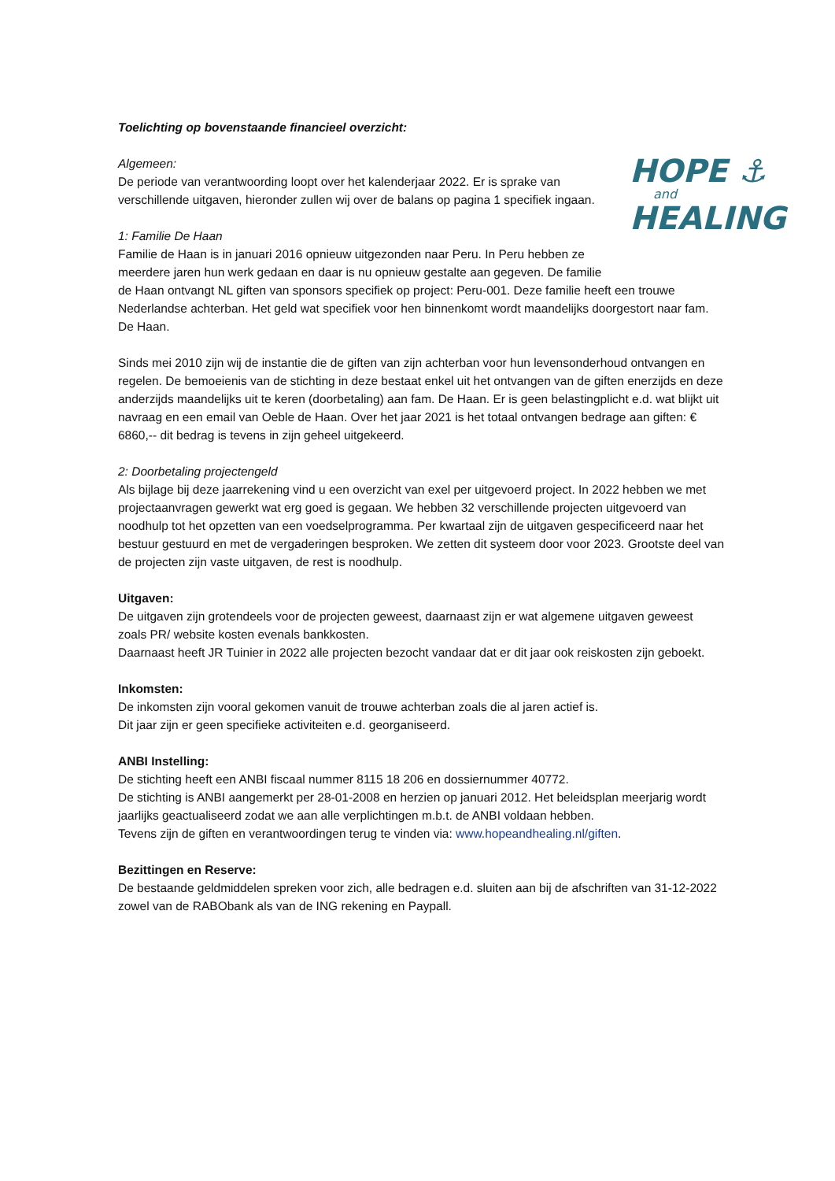Toelichting op bovenstaande financieel overzicht:
HOPE ⚓
and
HEALING
Algemeen:
De periode van verantwoording loopt over het kalenderjaar 2022. Er is sprake van verschillende uitgaven, hieronder zullen wij over de balans op pagina 1 specifiek ingaan.
1: Familie De Haan
Familie de Haan is in januari 2016 opnieuw uitgezonden naar Peru. In Peru hebben ze meerdere jaren hun werk gedaan en daar is nu opnieuw gestalte aan gegeven. De familie de Haan ontvangt NL giften van sponsors specifiek op project: Peru-001. Deze familie heeft een trouwe Nederlandse achterban. Het geld wat specifiek voor hen binnenkomt wordt maandelijks doorgestort naar fam. De Haan.
Sinds mei 2010 zijn wij de instantie die de giften van zijn achterban voor hun levensonderhoud ontvangen en regelen. De bemoeienis van de stichting in deze bestaat enkel uit het ontvangen van de giften enerzijds en deze anderzijds maandelijks uit te keren (doorbetaling) aan fam. De Haan. Er is geen belastingplicht e.d. wat blijkt uit navraag en een email van Oeble de Haan. Over het jaar 2021 is het totaal ontvangen bedrage aan giften: € 6860,-- dit bedrag is tevens in zijn geheel uitgekeerd.
2: Doorbetaling projectengeld
Als bijlage bij deze jaarrekening vind u een overzicht van exel per uitgevoerd project. In 2022 hebben we met projectaanvragen gewerkt wat erg goed is gegaan. We hebben 32 verschillende projecten uitgevoerd van noodhulp tot het opzetten van een voedselprogramma. Per kwartaal zijn de uitgaven gespecificeerd naar het bestuur gestuurd en met de vergaderingen besproken. We zetten dit systeem door voor 2023. Grootste deel van de projecten zijn vaste uitgaven, de rest is noodhulp.
Uitgaven:
De uitgaven zijn grotendeels voor de projecten geweest, daarnaast zijn er wat algemene uitgaven geweest zoals PR/ website kosten evenals bankkosten.
Daarnaast heeft JR Tuinier in 2022 alle projecten bezocht vandaar dat er dit jaar ook reiskosten zijn geboekt.
Inkomsten:
De inkomsten zijn vooral gekomen vanuit de trouwe achterban zoals die al jaren actief is.
Dit jaar zijn er geen specifieke activiteiten e.d. georganiseerd.
ANBI Instelling:
De stichting heeft een ANBI fiscaal nummer 8115 18 206 en dossiernummer 40772.
De stichting is ANBI aangemerkt per 28-01-2008 en herzien op januari 2012. Het beleidsplan meerjarig wordt jaarlijks geactualiseerd zodat we aan alle verplichtingen m.b.t. de ANBI voldaan hebben.
Tevens zijn de giften en verantwoordingen terug te vinden via: www.hopeandhealing.nl/giften.
Bezittingen en Reserve:
De bestaande geldmiddelen spreken voor zich, alle bedragen e.d. sluiten aan bij de afschriften van 31-12-2022 zowel van de RABObank als van de ING rekening en Paypall.